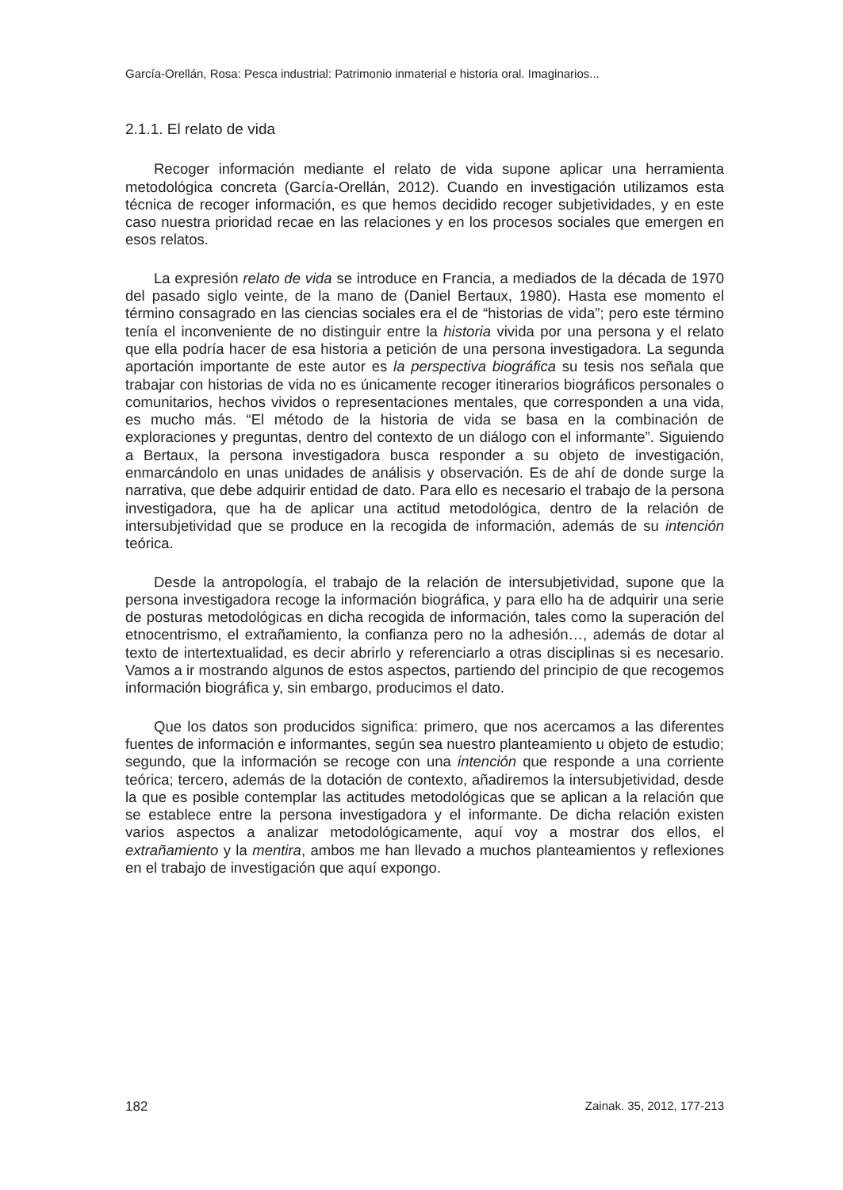García-Orellán, Rosa: Pesca industrial: Patrimonio inmaterial e historia oral. Imaginarios...
2.1.1. El relato de vida
Recoger información mediante el relato de vida supone aplicar una herramienta metodológica concreta (García-Orellán, 2012). Cuando en investigación utilizamos esta técnica de recoger información, es que hemos decidido recoger subjetividades, y en este caso nuestra prioridad recae en las relaciones y en los procesos sociales que emergen en esos relatos.
La expresión relato de vida se introduce en Francia, a mediados de la década de 1970 del pasado siglo veinte, de la mano de (Daniel Bertaux, 1980). Hasta ese momento el término consagrado en las ciencias sociales era el de “historias de vida”; pero este término tenía el inconveniente de no distinguir entre la historia vivida por una persona y el relato que ella podría hacer de esa historia a petición de una persona investigadora. La segunda aportación importante de este autor es la perspectiva biográfica su tesis nos señala que trabajar con historias de vida no es únicamente recoger itinerarios biográficos personales o comunitarios, hechos vividos o representaciones mentales, que corresponden a una vida, es mucho más. “El método de la historia de vida se basa en la combinación de exploraciones y preguntas, dentro del contexto de un diálogo con el informante”. Siguiendo a Bertaux, la persona investigadora busca responder a su objeto de investigación, enmarcándolo en unas unidades de análisis y observación. Es de ahí de donde surge la narrativa, que debe adquirir entidad de dato. Para ello es necesario el trabajo de la persona investigadora, que ha de aplicar una actitud metodológica, dentro de la relación de intersubjetividad que se produce en la recogida de información, además de su intención teórica.
Desde la antropología, el trabajo de la relación de intersubjetividad, supone que la persona investigadora recoge la información biográfica, y para ello ha de adquirir una serie de posturas metodológicas en dicha recogida de información, tales como la superación del etnocentrismo, el extrañamiento, la confianza pero no la adhesión…, además de dotar al texto de intertextualidad, es decir abrirlo y referenciarlo a otras disciplinas si es necesario. Vamos a ir mostrando algunos de estos aspectos, partiendo del principio de que recogemos información biográfica y, sin embargo, producimos el dato.
Que los datos son producidos significa: primero, que nos acercamos a las diferentes fuentes de información e informantes, según sea nuestro planteamiento u objeto de estudio; segundo, que la información se recoge con una intención que responde a una corriente teórica; tercero, además de la dotación de contexto, añadiremos la intersubjetividad, desde la que es posible contemplar las actitudes metodológicas que se aplican a la relación que se establece entre la persona investigadora y el informante. De dicha relación existen varios aspectos a analizar metodológicamente, aquí voy a mostrar dos ellos, el extrañamiento y la mentira, ambos me han llevado a muchos planteamientos y reflexiones en el trabajo de investigación que aquí expongo.
182 Zainak. 35, 2012, 177-213